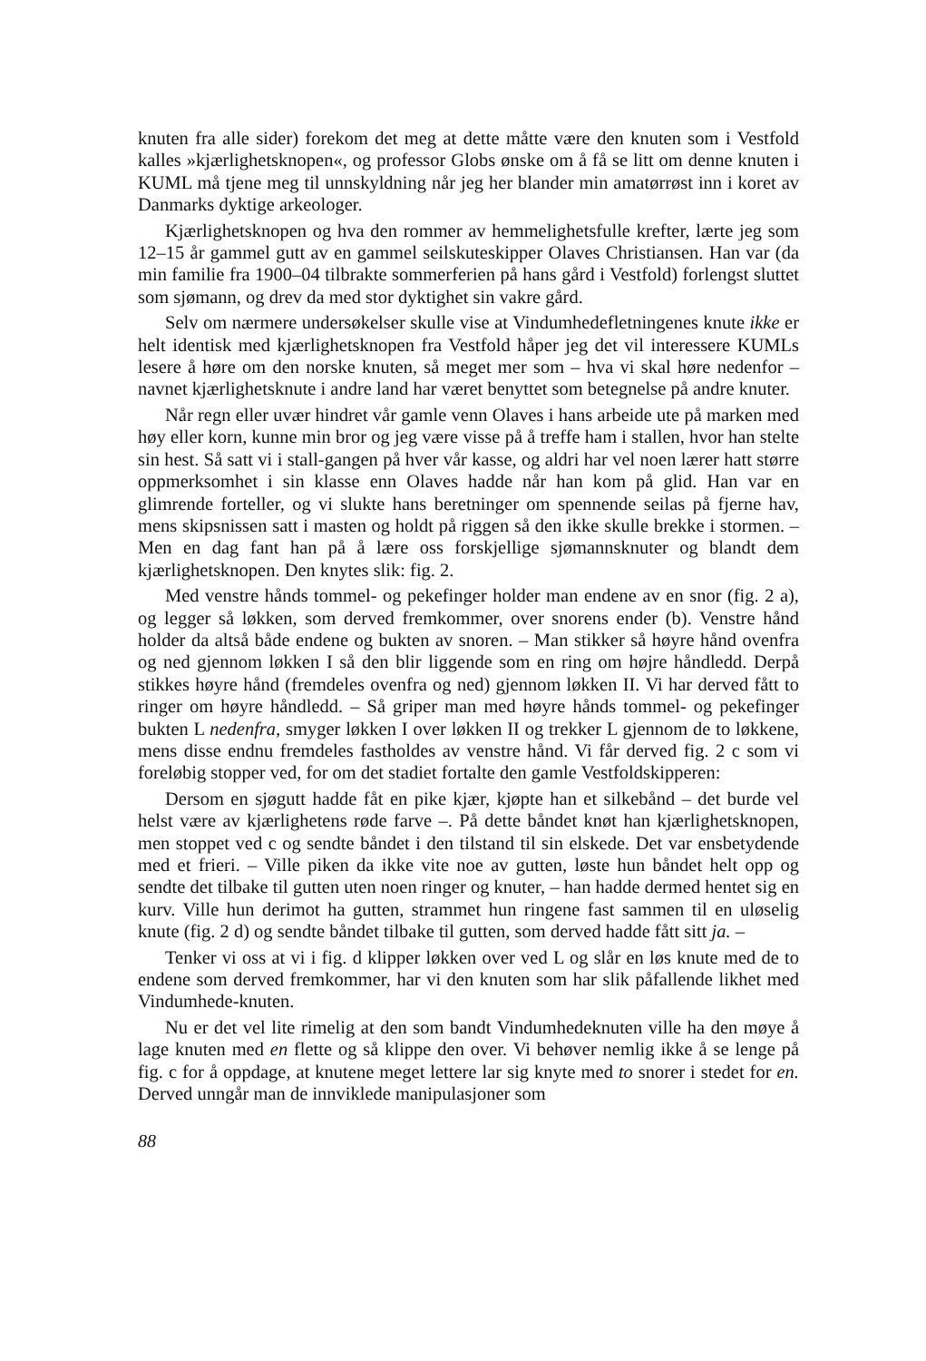knuten fra alle sider) forekom det meg at dette måtte være den knuten som i Vestfold kalles »kjærlighetsknopen«, og professor Globs ønske om å få se litt om denne knuten i KUML må tjene meg til unnskyldning når jeg her blander min amatørrøst inn i koret av Danmarks dyktige arkeologer.
Kjærlighetsknopen og hva den rommer av hemmelighetsfulle krefter, lærte jeg som 12–15 år gammel gutt av en gammel seilskuteskipper Olaves Christiansen. Han var (da min familie fra 1900–04 tilbrakte sommerferien på hans gård i Vestfold) forlengst sluttet som sjømann, og drev da med stor dyktighet sin vakre gård.
Selv om nærmere undersøkelser skulle vise at Vindumhedefletningenes knute ikke er helt identisk med kjærlighetsknopen fra Vestfold håper jeg det vil interessere KUMLs lesere å høre om den norske knuten, så meget mer som – hva vi skal høre nedenfor – navnet kjærlighetsknute i andre land har været benyttet som betegnelse på andre knuter.
Når regn eller uvær hindret vår gamle venn Olaves i hans arbeide ute på marken med høy eller korn, kunne min bror og jeg være visse på å treffe ham i stallen, hvor han stelte sin hest. Så satt vi i stall-gangen på hver vår kasse, og aldri har vel noen lærer hatt større oppmerksomhet i sin klasse enn Olaves hadde når han kom på glid. Han var en glimrende forteller, og vi slukte hans beretninger om spennende seilas på fjerne hav, mens skipsnissen satt i masten og holdt på riggen så den ikke skulle brekke i stormen. – Men en dag fant han på å lære oss forskjellige sjømannsknuter og blandt dem kjærlighetsknopen. Den knytes slik: fig. 2.
Med venstre hånds tommel- og pekefinger holder man endene av en snor (fig. 2 a), og legger så løkken, som derved fremkommer, over snorens ender (b). Venstre hånd holder da altså både endene og bukten av snoren. – Man stikker så høyre hånd ovenfra og ned gjennom løkken I så den blir liggende som en ring om højre håndledd. Derpå stikkes høyre hånd (fremdeles ovenfra og ned) gjennom løkken II. Vi har derved fått to ringer om høyre håndledd. – Så griper man med høyre hånds tommel- og pekefinger bukten L nedenfra, smyger løkken I over løkken II og trekker L gjennom de to løkkene, mens disse endnu fremdeles fastholdes av venstre hånd. Vi får derved fig. 2 c som vi foreløbig stopper ved, for om det stadiet fortalte den gamle Vestfoldskipperen:
Dersom en sjøgutt hadde fåt en pike kjær, kjøpte han et silkebånd – det burde vel helst være av kjærlighetens røde farve –. På dette båndet knøt han kjærlighetsknopen, men stoppet ved c og sendte båndet i den tilstand til sin elskede. Det var ensbetydende med et frieri. – Ville piken da ikke vite noe av gutten, løste hun båndet helt opp og sendte det tilbake til gutten uten noen ringer og knuter, – han hadde dermed hentet sig en kurv. Ville hun derimot ha gutten, strammet hun ringene fast sammen til en uløselig knute (fig. 2 d) og sendte båndet tilbake til gutten, som derved hadde fått sitt ja. –
Tenker vi oss at vi i fig. d klipper løkken over ved L og slår en løs knute med de to endene som derved fremkommer, har vi den knuten som har slik påfallende likhet med Vindumhede-knuten.
Nu er det vel lite rimelig at den som bandt Vindumhedeknuten ville ha den møye å lage knuten med en flette og så klippe den over. Vi behøver nemlig ikke å se lenge på fig. c for å oppdage, at knutene meget lettere lar sig knyte med to snorer i stedet for en. Derved unngår man de innviklede manipulasjoner som
88